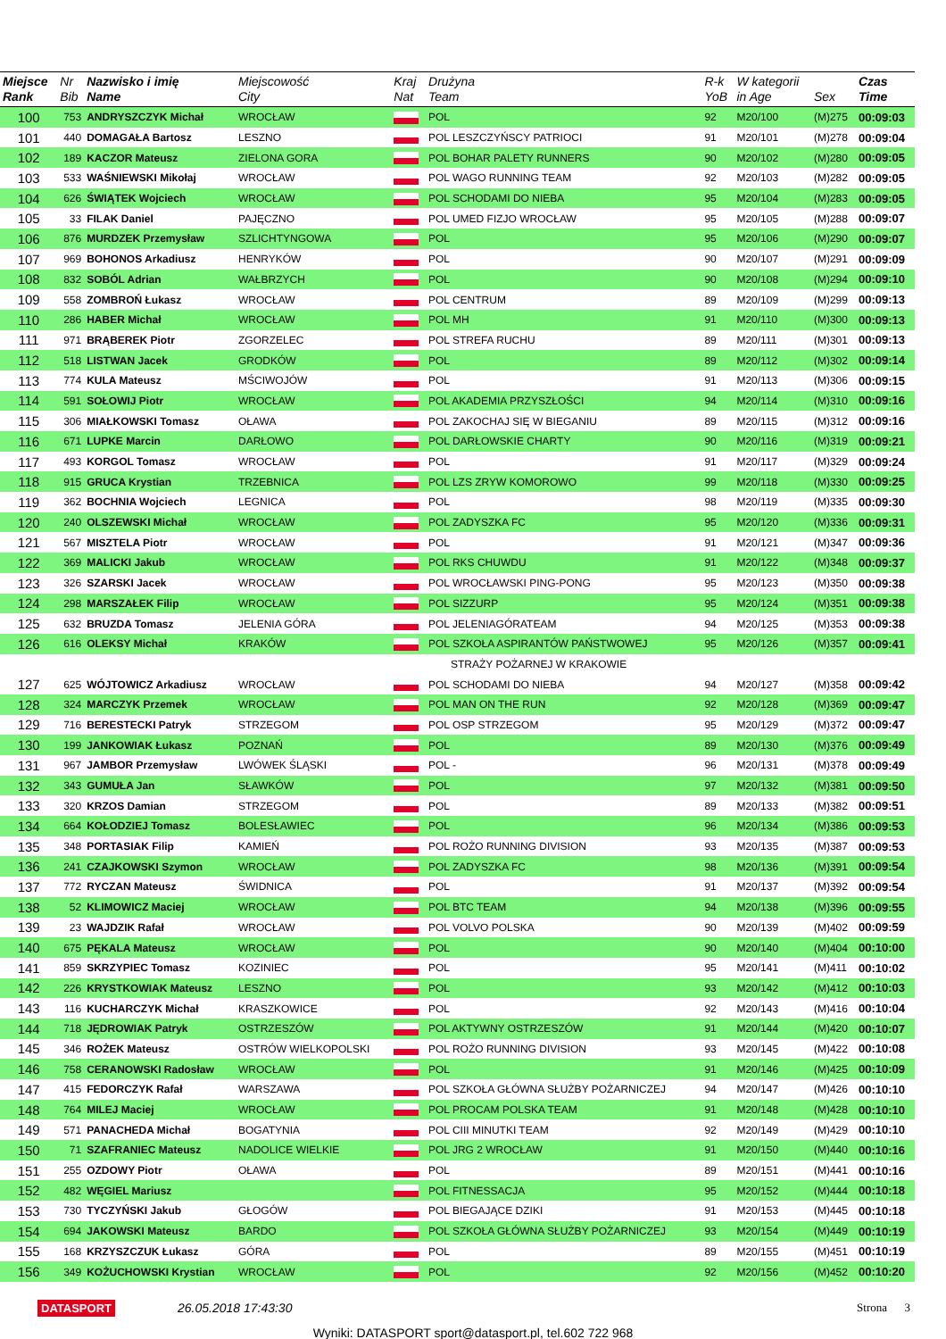| Miejsce Rank | Nr Bib | Nazwisko i imię Name | Miejscowość City | Kraj Nat | Drużyna Team | R-k YoB | W kategorii in Age | Sex | Czas Time |
| --- | --- | --- | --- | --- | --- | --- | --- | --- | --- |
| 100 | 753 | ANDRYSZCZYK Michał | WROCŁAW | | POL | 92 | M20/100 | (M)275 | 00:09:03 |
| 101 | 440 | DOMAGAŁA Bartosz | LESZNO | | POL LESZCZYŃSCY PATRIOCI | 91 | M20/101 | (M)278 | 00:09:04 |
| 102 | 189 | KACZOR Mateusz | ZIELONA GORA | | POL BOHAR PALETY RUNNERS | 90 | M20/102 | (M)280 | 00:09:05 |
| 103 | 533 | WAŚNIEWSKI Mikołaj | WROCŁAW | | POL WAGO RUNNING TEAM | 92 | M20/103 | (M)282 | 00:09:05 |
| 104 | 626 | ŚWIĄTEK Wojciech | WROCŁAW | | POL SCHODAMI DO NIEBA | 95 | M20/104 | (M)283 | 00:09:05 |
| 105 | 33 | FILAK Daniel | PAJĘCZNO | | POL UMED FIZJO WROCŁAW | 95 | M20/105 | (M)288 | 00:09:07 |
| 106 | 876 | MURDZEK Przemysław | SZLICHTYNGOWA | | POL | 95 | M20/106 | (M)290 | 00:09:07 |
| 107 | 969 | BOHONOS Arkadiusz | HENRYKÓW | | POL | 90 | M20/107 | (M)291 | 00:09:09 |
| 108 | 832 | SOBÓL Adrian | WAŁBRZYCH | | POL | 90 | M20/108 | (M)294 | 00:09:10 |
| 109 | 558 | ZOMBROŃ Łukasz | WROCŁAW | | POL CENTRUM | 89 | M20/109 | (M)299 | 00:09:13 |
| 110 | 286 | HABER Michał | WROCŁAW | | POL MH | 91 | M20/110 | (M)300 | 00:09:13 |
| 111 | 971 | BRĄBEREK Piotr | ZGORZELEC | | POL STREFA RUCHU | 89 | M20/111 | (M)301 | 00:09:13 |
| 112 | 518 | LISTWAN Jacek | GRODKÓW | | POL | 89 | M20/112 | (M)302 | 00:09:14 |
| 113 | 774 | KULA Mateusz | MŚCIWOJÓW | | POL | 91 | M20/113 | (M)306 | 00:09:15 |
| 114 | 591 | SOŁOWIJ Piotr | WROCŁAW | | POL AKADEMIA PRZYSZŁOŚCI | 94 | M20/114 | (M)310 | 00:09:16 |
| 115 | 306 | MIAŁKOWSKI Tomasz | OŁAWA | | POL ZAKOCHAJ SIĘ W BIEGANIU | 89 | M20/115 | (M)312 | 00:09:16 |
| 116 | 671 | LUPKE Marcin | DARŁOWO | | POL DARŁOWSKIE CHARTY | 90 | M20/116 | (M)319 | 00:09:21 |
| 117 | 493 | KORGOL Tomasz | WROCŁAW | | POL | 91 | M20/117 | (M)329 | 00:09:24 |
| 118 | 915 | GRUCA Krystian | TRZEBNICA | | POL LZS ZRYW KOMOROWO | 99 | M20/118 | (M)330 | 00:09:25 |
| 119 | 362 | BOCHNIA Wojciech | LEGNICA | | POL | 98 | M20/119 | (M)335 | 00:09:30 |
| 120 | 240 | OLSZEWSKI Michał | WROCŁAW | | POL ZADYSZKA FC | 95 | M20/120 | (M)336 | 00:09:31 |
| 121 | 567 | MISZTELA Piotr | WROCŁAW | | POL | 91 | M20/121 | (M)347 | 00:09:36 |
| 122 | 369 | MALICKI Jakub | WROCŁAW | | POL RKS CHUWDU | 91 | M20/122 | (M)348 | 00:09:37 |
| 123 | 326 | SZARSKI Jacek | WROCŁAW | | POL WROCŁAWSKI PING-PONG | 95 | M20/123 | (M)350 | 00:09:38 |
| 124 | 298 | MARSZAŁEK Filip | WROCŁAW | | POL SIZZURP | 95 | M20/124 | (M)351 | 00:09:38 |
| 125 | 632 | BRUZDA Tomasz | JELENIA GÓRA | | POL JELENIAGÓRATEAM | 94 | M20/125 | (M)353 | 00:09:38 |
| 126 | 616 | OLEKSY Michał | KRAKÓW | | POL SZKOŁA ASPIRANTÓW PAŃSTWOWEJ | 95 | M20/126 | (M)357 | 00:09:41 |
| | | | | | STRAŻY POŻARNEJ W KRAKOWIE | | | | |
| 127 | 625 | WÓJTOWICZ Arkadiusz | WROCŁAW | | POL SCHODAMI DO NIEBA | 94 | M20/127 | (M)358 | 00:09:42 |
| 128 | 324 | MARCZYK Przemek | WROCŁAW | | POL MAN ON THE RUN | 92 | M20/128 | (M)369 | 00:09:47 |
| 129 | 716 | BERESTECKI Patryk | STRZEGOM | | POL OSP STRZEGOM | 95 | M20/129 | (M)372 | 00:09:47 |
| 130 | 199 | JANKOWIAK Łukasz | POZNAŃ | | POL | 89 | M20/130 | (M)376 | 00:09:49 |
| 131 | 967 | JAMBOR Przemysław | LWÓWEK ŚLĄSKI | | POL - | 96 | M20/131 | (M)378 | 00:09:49 |
| 132 | 343 | GUMUŁA Jan | SŁAWKÓW | | POL | 97 | M20/132 | (M)381 | 00:09:50 |
| 133 | 320 | KRZOS Damian | STRZEGOM | | POL | 89 | M20/133 | (M)382 | 00:09:51 |
| 134 | 664 | KOŁODZIEJ Tomasz | BOLESŁAWIEC | | POL | 96 | M20/134 | (M)386 | 00:09:53 |
| 135 | 348 | PORTASIAK Filip | KAMIEŃ | | POL ROŻO RUNNING DIVISION | 93 | M20/135 | (M)387 | 00:09:53 |
| 136 | 241 | CZAJKOWSKI Szymon | WROCŁAW | | POL ZADYSZKA FC | 98 | M20/136 | (M)391 | 00:09:54 |
| 137 | 772 | RYCZAN Mateusz | ŚWIDNICA | | POL | 91 | M20/137 | (M)392 | 00:09:54 |
| 138 | 52 | KLIMOWICZ Maciej | WROCŁAW | | POL BTC TEAM | 94 | M20/138 | (M)396 | 00:09:55 |
| 139 | 23 | WAJDZIK Rafał | WROCŁAW | | POL VOLVO POLSKA | 90 | M20/139 | (M)402 | 00:09:59 |
| 140 | 675 | PĘKALA Mateusz | WROCŁAW | | POL | 90 | M20/140 | (M)404 | 00:10:00 |
| 141 | 859 | SKRZYPIEC Tomasz | KOZINIEC | | POL | 95 | M20/141 | (M)411 | 00:10:02 |
| 142 | 226 | KRYSTKOWIAK Mateusz | LESZNO | | POL | 93 | M20/142 | (M)412 | 00:10:03 |
| 143 | 116 | KUCHARCZYK Michał | KRASZKOWICE | | POL | 92 | M20/143 | (M)416 | 00:10:04 |
| 144 | 718 | JĘDROWIAK Patryk | OSTRZESZÓW | | POL AKTYWNY OSTRZESZÓW | 91 | M20/144 | (M)420 | 00:10:07 |
| 145 | 346 | ROŻEK Mateusz | OSTRÓW WIELKOPOLSKI | | POL ROŻO RUNNING DIVISION | 93 | M20/145 | (M)422 | 00:10:08 |
| 146 | 758 | CERANOWSKI Radosław | WROCŁAW | | POL | 91 | M20/146 | (M)425 | 00:10:09 |
| 147 | 415 | FEDORCZYK Rafał | WARSZAWA | | POL SZKOŁA GŁÓWNA SŁUŻBY POŻARNICZEJ | 94 | M20/147 | (M)426 | 00:10:10 |
| 148 | 764 | MILEJ Maciej | WROCŁAW | | POL PROCAM POLSKA TEAM | 91 | M20/148 | (M)428 | 00:10:10 |
| 149 | 571 | PANACHEDA Michał | BOGATYNIA | | POL CIII MINUTKI TEAM | 92 | M20/149 | (M)429 | 00:10:10 |
| 150 | 71 | SZAFRANIEC Mateusz | NADOLICE WIELKIE | | POL JRG 2 WROCŁAW | 91 | M20/150 | (M)440 | 00:10:16 |
| 151 | 255 | OZDOWY Piotr | OŁAWA | | POL | 89 | M20/151 | (M)441 | 00:10:16 |
| 152 | 482 | WĘGIEL Mariusz | | | POL FITNESSACJA | 95 | M20/152 | (M)444 | 00:10:18 |
| 153 | 730 | TYCZYŃSKI Jakub | GŁOGÓW | | POL BIEGAJĄCE DZIKI | 91 | M20/153 | (M)445 | 00:10:18 |
| 154 | 694 | JAKOWSKI Mateusz | BARDO | | POL SZKOŁA GŁÓWNA SŁUŻBY POŻARNICZEJ | 93 | M20/154 | (M)449 | 00:10:19 |
| 155 | 168 | KRZYSZCZUK Łukasz | GÓRA | | POL | 89 | M20/155 | (M)451 | 00:10:19 |
| 156 | 349 | KOŻUCHOWSKI Krystian | WROCŁAW | | POL | 92 | M20/156 | (M)452 | 00:10:20 |
DATASPORT 26.05.2018 17:43:30 Strona 3
Wyniki: DATASPORT sport@datasport.pl, tel.602 722 968